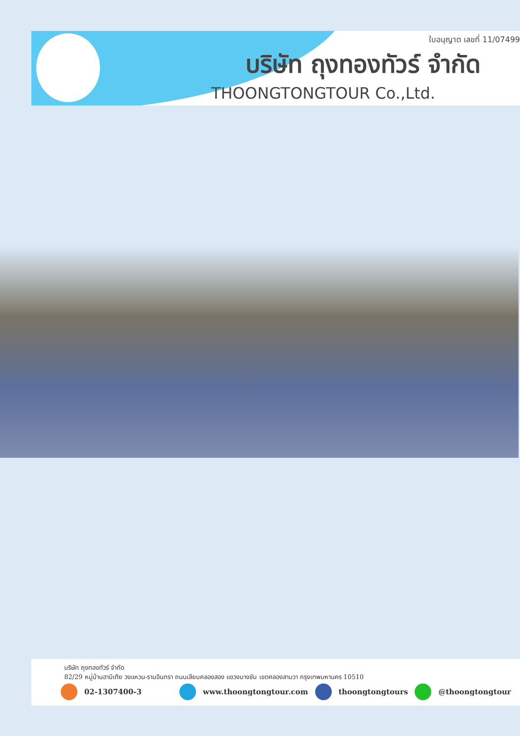ใบอนุญาต เลขที่ 11/07499
บริษัท ถุงทองทัวร์ จำกัด
THOONGTONGTOUR Co.,Ltd.
บริษัท ถุงทองทัวร์ จำกัด
82/29 หมู่บ้านฮาบิเทีย วงแหวน-รามอินทรา ถนนเลียบคลองสอง แขวงบางชัน เขตคลองสามวา กรุงเทพมหานคร 10510
02-1307400-3 www.thoongtongtour.com thoongtongtours @thoongtongtour